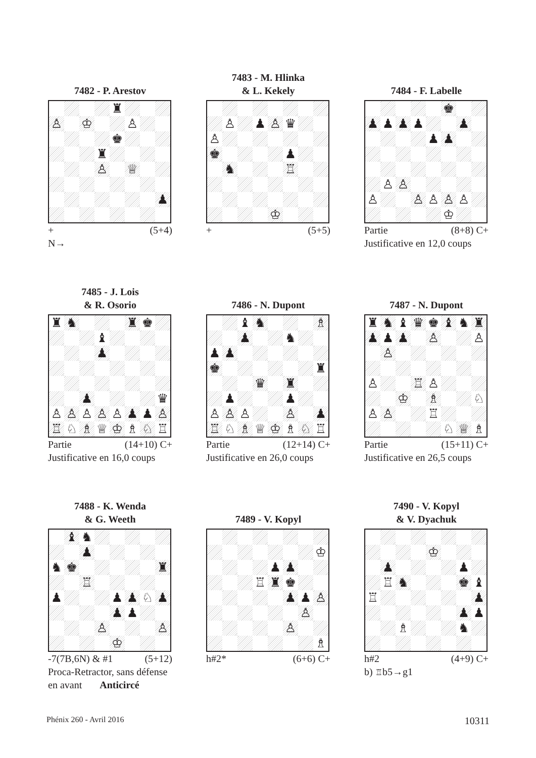7482 - P. Arestov
| | | | | ♜ | | | |
| ♙ | | ♔ | | | ♙ | | |
| | | | | ♚ | | | |
| | | | ♜ | | | | |
| | | | ♙ | | ♕ | | |
| | | | | | | | ♟ |
+ (5+4)
N→
7483 - M. Hlinka
& L. Kekely
| | ♙ | | ♟ | ♙ | ♛ | | |
| ♙ | | | | | | | |
| ♚ | | | | | ♟ | | |
| | ♞ | | | | ♖ | | |
| | | | | ♔ | | | |
+ (5+5)
7484 - F. Labelle
| | | | | | ♚ | | |
| ♟ | ♟ | ♟ | ♟ | | | ♟ | |
| | | | | ♟ | ♟ | | |
| | ♙ | ♙ | | | | | |
| ♙ | | | ♙ | ♙ | ♙ | ♙ | |
| | | | | | ♔ | | |
Partie (8+8) C+
Justificative en 12,0 coups
7485 - J. Lois
& R. Osorio
| ♜ | ♞ | | | | ♜ | ♚ | |
| | | | ♝ | | | | |
| | | | ♟ | | | | |
| | | ♟ | | | | | ♛ |
| ♙ | ♙ | ♙ | ♙ | ♙ | ♟ | ♟ | ♙ |
| ♖ | ♘ | ♗ | ♕ | ♔ | ♗ | ♘ | ♖ |
Partie (14+10) C+
Justificative en 16,0 coups
7486 - N. Dupont
| | | ♝ | ♞ | | | | ♗ |
| | | ♟ | | | ♞ | | |
| ♟ | ♟ | | | | | | |
| ♚ | | | | | | | ♜ |
| | | | ♛ | | ♜ | | |
| | ♟ | | | | ♟ | | |
| ♙ | ♙ | ♙ | | | ♙ | | ♟ |
| ♖ | ♘ | ♗ | ♕ | ♔ | ♗ | ♘ | ♖ |
Partie (12+14) C+
Justificative en 26,0 coups
7487 - N. Dupont
| ♜ | ♞ | ♝ | ♛ | ♚ | ♝ | ♞ | ♜ |
| ♟ | ♟ | ♟ | | ♙ | | | ♙ |
| | ♙ | | | | | | |
| ♙ | | | ♖ | ♙ | | | |
| | | ♔ | | ♗ | | | ♘ |
| ♙ | ♙ | | | ♖ | | | |
| | | | | | ♘ | ♕ | ♗ |
Partie (15+11) C+
Justificative en 26,5 coups
7488 - K. Wenda
& G. Weeth
| | ♝ | ♞ | | | | | |
| | | ♟ | | | | | |
| ♞ | ♚ | | | | | | ♜ |
| | | ♖ | | | | | |
| ♟ | | | | ♟ | ♟ | ♘ | ♟ |
| | | | | ♟ | ♟ | | |
| | | | ♙ | | | | ♙ |
| | | | | ♔ | | | |
-7(7B,6N) & #1 (5+12)
Proca-Retractor, sans défense
en avant Anticircé
7489 - V. Kopyl
| | | | | | | | ♔ |
| | | | | ♟ | ♟ | | |
| | | | ♖ | ♜ | ♚ | | |
| | | | | | ♟ | ♟ | ♙ |
| | | | | | | ♙ | |
| | | | | | ♙ | | |
| | | | | | | | ♗ |
h#2* (6+6) C+
7490 - V. Kopyl
& V. Dyachuk
| | | | | ♔ | | | |
| | ♟ | | | | | ♟ | |
| | ♖ | ♞ | | | | ♚ | ♝ |
| ♖ | | | | | | | ♟ |
| | | | | | | ♟ | ♟ |
| | | ♗ | | | | ♞ | |
h#2 (4+9) C+
b) ♖b5→g1
Phénix 260 - Avril 2016 10311